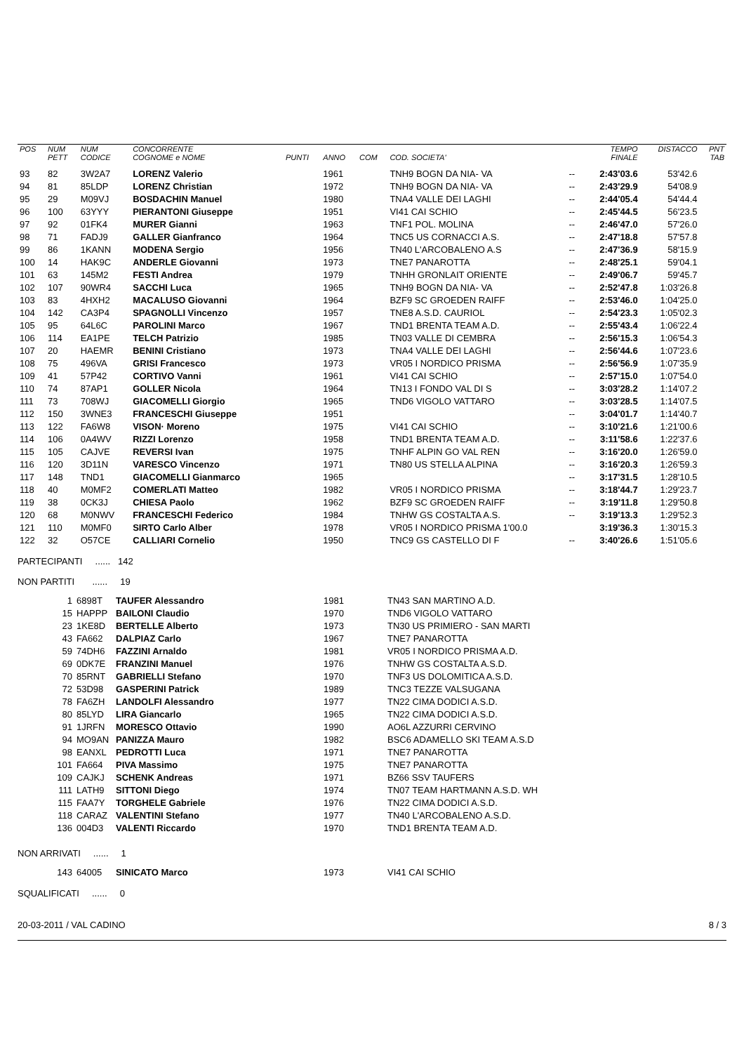| POS | NUM PETT | NUM CODICE | CONCORRENTE COGNOME e NOME | PUNTI | ANNO | COM | COD. SOCIETA' | | TEMPO FINALE | DISTACCO | PNT TAB |
| --- | --- | --- | --- | --- | --- | --- | --- | --- | --- | --- | --- |
| 93 | 82 | 3W2A7 | LORENZ Valerio | | 1961 | | TNH9 BOGN DA NIA- VA | -- | 2:43'03.6 | 53'42.6 | |
| 94 | 81 | 85LDP | LORENZ Christian | | 1972 | | TNH9 BOGN DA NIA- VA | -- | 2:43'29.9 | 54'08.9 | |
| 95 | 29 | M09VJ | BOSDACHIN Manuel | | 1980 | | TNA4 VALLE DEI LAGHI | -- | 2:44'05.4 | 54'44.4 | |
| 96 | 100 | 63YYY | PIERANTONI Giuseppe | | 1951 | | VI41 CAI SCHIO | -- | 2:45'44.5 | 56'23.5 | |
| 97 | 92 | 01FK4 | MURER Gianni | | 1963 | | TNF1 POL. MOLINA | -- | 2:46'47.0 | 57'26.0 | |
| 98 | 71 | FADJ9 | GALLER Gianfranco | | 1964 | | TNC5 US CORNACCI A.S. | -- | 2:47'18.8 | 57'57.8 | |
| 99 | 86 | 1KANN | MODENA Sergio | | 1956 | | TN40 L'ARCOBALENO A.S | -- | 2:47'36.9 | 58'15.9 | |
| 100 | 14 | HAK9C | ANDERLE Giovanni | | 1973 | | TNE7 PANAROTTA | -- | 2:48'25.1 | 59'04.1 | |
| 101 | 63 | 145M2 | FESTI Andrea | | 1979 | | TNHH GRONLAIT ORIENTE | -- | 2:49'06.7 | 59'45.7 | |
| 102 | 107 | 90WR4 | SACCHI Luca | | 1965 | | TNH9 BOGN DA NIA- VA | -- | 2:52'47.8 | 1:03'26.8 | |
| 103 | 83 | 4HXH2 | MACALUSO Giovanni | | 1964 | | BZF9 SC GROEDEN RAIFF | -- | 2:53'46.0 | 1:04'25.0 | |
| 104 | 142 | CA3P4 | SPAGNOLLI Vincenzo | | 1957 | | TNE8 A.S.D. CAURIOL | -- | 2:54'23.3 | 1:05'02.3 | |
| 105 | 95 | 64L6C | PAROLINI Marco | | 1967 | | TND1 BRENTA TEAM A.D. | -- | 2:55'43.4 | 1:06'22.4 | |
| 106 | 114 | EA1PE | TELCH Patrizio | | 1985 | | TN03 VALLE DI CEMBRA | -- | 2:56'15.3 | 1:06'54.3 | |
| 107 | 20 | HAEMR | BENINI Cristiano | | 1973 | | TNA4 VALLE DEI LAGHI | -- | 2:56'44.6 | 1:07'23.6 | |
| 108 | 75 | 496VA | GRISI Francesco | | 1973 | | VR05 I NORDICO PRISMA | -- | 2:56'56.9 | 1:07'35.9 | |
| 109 | 41 | 57P42 | CORTIVO Vanni | | 1961 | | VI41 CAI SCHIO | -- | 2:57'15.0 | 1:07'54.0 | |
| 110 | 74 | 87AP1 | GOLLER Nicola | | 1964 | | TN13 I FONDO VAL DI S | -- | 3:03'28.2 | 1:14'07.2 | |
| 111 | 73 | 708WJ | GIACOMELLI Giorgio | | 1965 | | TND6 VIGOLO VATTARO | -- | 3:03'28.5 | 1:14'07.5 | |
| 112 | 150 | 3WNE3 | FRANCESCHI Giuseppe | | 1951 | | | -- | 3:04'01.7 | 1:14'40.7 | |
| 113 | 122 | FA6W8 | VISON· Moreno | | 1975 | | VI41 CAI SCHIO | -- | 3:10'21.6 | 1:21'00.6 | |
| 114 | 106 | 0A4WV | RIZZI Lorenzo | | 1958 | | TND1 BRENTA TEAM A.D. | -- | 3:11'58.6 | 1:22'37.6 | |
| 115 | 105 | CAJVE | REVERSI Ivan | | 1975 | | TNHF ALPIN GO VAL REN | -- | 3:16'20.0 | 1:26'59.0 | |
| 116 | 120 | 3D11N | VARESCO Vincenzo | | 1971 | | TN80 US STELLA ALPINA | -- | 3:16'20.3 | 1:26'59.3 | |
| 117 | 148 | TND1 | GIACOMELLI Gianmarco | | 1965 | | | -- | 3:17'31.5 | 1:28'10.5 | |
| 118 | 40 | M0MF2 | COMERLATI Matteo | | 1982 | | VR05 I NORDICO PRISMA | -- | 3:18'44.7 | 1:29'23.7 | |
| 119 | 38 | 0CK3J | CHIESA Paolo | | 1962 | | BZF9 SC GROEDEN RAIFF | -- | 3:19'11.8 | 1:29'50.8 | |
| 120 | 68 | M0NWV | FRANCESCHI Federico | | 1984 | | TNHW GS COSTALTA A.S. | -- | 3:19'13.3 | 1:29'52.3 | |
| 121 | 110 | M0MF0 | SIRTO Carlo Alber | | 1978 | | VR05 I NORDICO PRISMA 1'00.0 | | 3:19'36.3 | 1:30'15.3 | |
| 122 | 32 | O57CE | CALLIARI Cornelio | | 1950 | | TNC9 GS CASTELLO DI F | -- | 3:40'26.6 | 1:51'05.6 | |
PARTECIPANTI ...... 142
NON PARTITI ...... 19
| 1 | 6898T | TAUFER Alessandro | 1981 | TN43 SAN MARTINO A.D. |
| 15 | HAPPP | BAILONI Claudio | 1970 | TND6 VIGOLO VATTARO |
| 23 | 1KE8D | BERTELLE Alberto | 1973 | TN30 US PRIMIERO - SAN MARTI |
| 43 | FA662 | DALPIAZ Carlo | 1967 | TNE7 PANAROTTA |
| 59 | 74DH6 | FAZZINI Arnaldo | 1981 | VR05 I NORDICO PRISMA A.D. |
| 69 | 0DK7E | FRANZINI Manuel | 1976 | TNHW GS COSTALTA A.S.D. |
| 70 | 85RNT | GABRIELLI Stefano | 1970 | TNF3 US DOLOMITICA A.S.D. |
| 72 | 53D98 | GASPERINI Patrick | 1989 | TNC3 TEZZE VALSUGANA |
| 78 | FA6ZH | LANDOLFI Alessandro | 1977 | TN22 CIMA DODICI A.S.D. |
| 80 | 85LYD | LIRA Giancarlo | 1965 | TN22 CIMA DODICI A.S.D. |
| 91 | 1JRFN | MORESCO Ottavio | 1990 | AO6L AZZURRI CERVINO |
| 94 | MO9AN | PANIZZA Mauro | 1982 | BSC6 ADAMELLO SKI TEAM A.S.D |
| 98 | EANXL | PEDROTTI Luca | 1971 | TNE7 PANAROTTA |
| 101 | FA664 | PIVA Massimo | 1975 | TNE7 PANAROTTA |
| 109 | CAJKJ | SCHENK Andreas | 1971 | BZ66 SSV TAUFERS |
| 111 | LATH9 | SITTONI Diego | 1974 | TN07 TEAM HARTMANN A.S.D. WH |
| 115 | FAA7Y | TORGHELE Gabriele | 1976 | TN22 CIMA DODICI A.S.D. |
| 118 | CARAZ | VALENTINI Stefano | 1977 | TN40 L'ARCOBALENO A.S.D. |
| 136 | 004D3 | VALENTI Riccardo | 1970 | TND1 BRENTA TEAM A.D. |
NON ARRIVATI ...... 1
| 143 | 64005 | SINICATO Marco | 1973 | VI41 CAI SCHIO |
SQUALIFICATI ...... 0
20-03-2011 / VAL CADINO 8 / 3